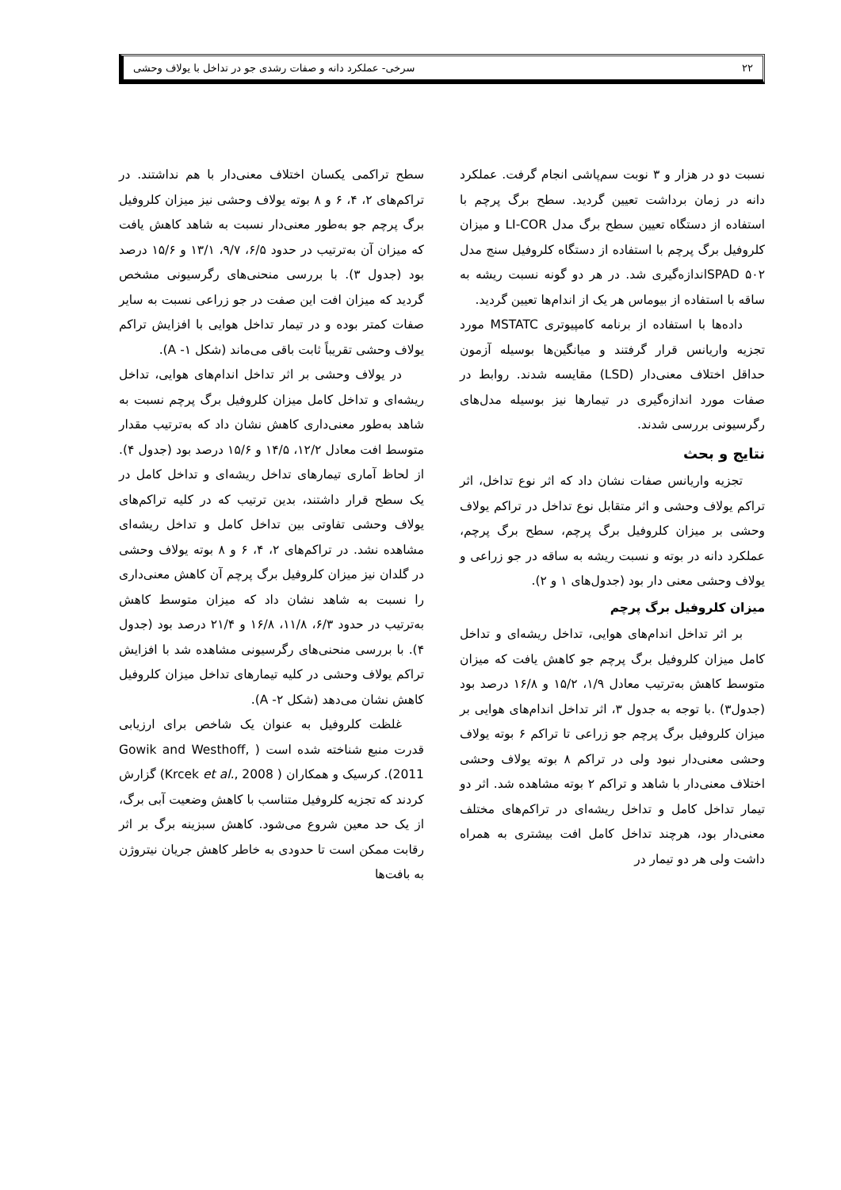۲۲ سرخی- عملکرد دانه و صفات رشدی جو در تداخل با یولاف وحشی
نسبت دو در هزار و ۳ نوبت سم‌پاشی انجام گرفت. عملکرد دانه در زمان برداشت تعیین گردید. سطح برگ پرچم با استفاده از دستگاه تعیین سطح برگ مدل LI-COR و میزان کلروفیل برگ پرچم با استفاده از دستگاه کلروفیل سنج مدل ۵۰۲ SPADاندازه‌گیری شد. در هر دو گونه نسبت ریشه به ساقه با استفاده از بیوماس هر یک از اندام‌ها تعیین گردید.
داده‌ها با استفاده از برنامه کامپیوتری MSTATC مورد تجزیه واریانس قرار گرفتند و میانگین‌ها بوسیله آزمون حداقل اختلاف معنی‌دار (LSD) مقایسه شدند. روابط در صفات مورد اندازه‌گیری در تیمارها نیز بوسیله مدل‌های رگرسیونی بررسی شدند.
نتایج و بحث
تجزیه واریانس صفات نشان داد که اثر نوع تداخل، اثر تراکم یولاف وحشی و اثر متقابل نوع تداخل در تراکم یولاف وحشی بر میزان کلروفیل برگ پرچم، سطح برگ پرچم، عملکرد دانه در بوته و نسبت ریشه به ساقه در جو زراعی و یولاف وحشی معنی دار بود (جدول‌های ۱ و ۲).
میزان کلروفیل برگ پرچم
بر اثر تداخل اندام‌های هوایی، تداخل ریشه‌ای و تداخل کامل میزان کلروفیل برگ پرچم جو کاهش یافت که میزان متوسط کاهش به‌ترتیب معادل ۱/۹، ۱۵/۲ و ۱۶/۸ درصد بود (جدول۳) .با توجه به جدول ۳، اثر تداخل اندام‌های هوایی بر میزان کلروفیل برگ پرچم جو زراعی تا تراکم ۶ بوته یولاف وحشی معنی‌دار نبود ولی در تراکم ۸ بوته یولاف وحشی اختلاف معنی‌دار با شاهد و تراکم ۲ بوته مشاهده شد. اثر دو تیمار تداخل کامل و تداخل ریشه‌ای در تراکم‌های مختلف معنی‌دار بود، هرچند تداخل کامل افت بیشتری به همراه داشت ولی هر دو تیمار در
سطح تراکمی یکسان اختلاف معنی‌دار با هم نداشتند. در تراکم‌های ۲، ۴، ۶ و ۸ بوته یولاف وحشی نیز میزان کلروفیل برگ پرچم جو به‌طور معنی‌دار نسبت به شاهد کاهش یافت که میزان آن به‌ترتیب در حدود ۶/۵، ۹/۷، ۱۳/۱ و ۱۵/۶ درصد بود (جدول ۳). با بررسی منحنی‌های رگرسیونی مشخص گردید که میزان افت این صفت در جو زراعی نسبت به سایر صفات کمتر بوده و در تیمار تداخل هوایی با افزایش تراکم یولاف وحشی تقریباً ثابت باقی می‌ماند (شکل ۱- A).
در یولاف وحشی بر اثر تداخل اندام‌های هوایی، تداخل ریشه‌ای و تداخل کامل میزان کلروفیل برگ پرچم نسبت به شاهد به‌طور معنی‌داری کاهش نشان داد که به‌ترتیب مقدار متوسط افت معادل ۱۲/۲، ۱۴/۵ و ۱۵/۶ درصد بود (جدول ۴). از لحاظ آماری تیمارهای تداخل ریشه‌ای و تداخل کامل در یک سطح قرار داشتند، بدین ترتیب که در کلیه تراکم‌های یولاف وحشی تفاوتی بین تداخل کامل و تداخل ریشه‌ای مشاهده نشد. در تراکم‌های ۲، ۴، ۶ و ۸ بوته یولاف وحشی در گلدان نیز میزان کلروفیل برگ پرچم آن کاهش معنی‌داری را نسبت به شاهد نشان داد که میزان متوسط کاهش به‌ترتیب در حدود ۶/۳، ۱۱/۸، ۱۶/۸ و ۲۱/۴ درصد بود (جدول ۴). با بررسی منحنی‌های رگرسیونی مشاهده شد با افزایش تراکم یولاف وحشی در کلیه تیمارهای تداخل میزان کلروفیل کاهش نشان می‌دهد (شکل ۲- A).
غلظت کلروفیل به عنوان یک شاخص برای ارزیابی قدرت منبع شناخته شده است ( Gowik and Westhoff, 2011). کرسیک و همکاران ( Krcek et al., 2008) گزارش کردند که تجزیه کلروفیل متناسب با کاهش وضعیت آبی برگ، از یک حد معین شروع می‌شود. کاهش سبزینه برگ بر اثر رقابت ممکن است تا حدودی به خاطر کاهش جریان نیتروژن به بافت‌ها